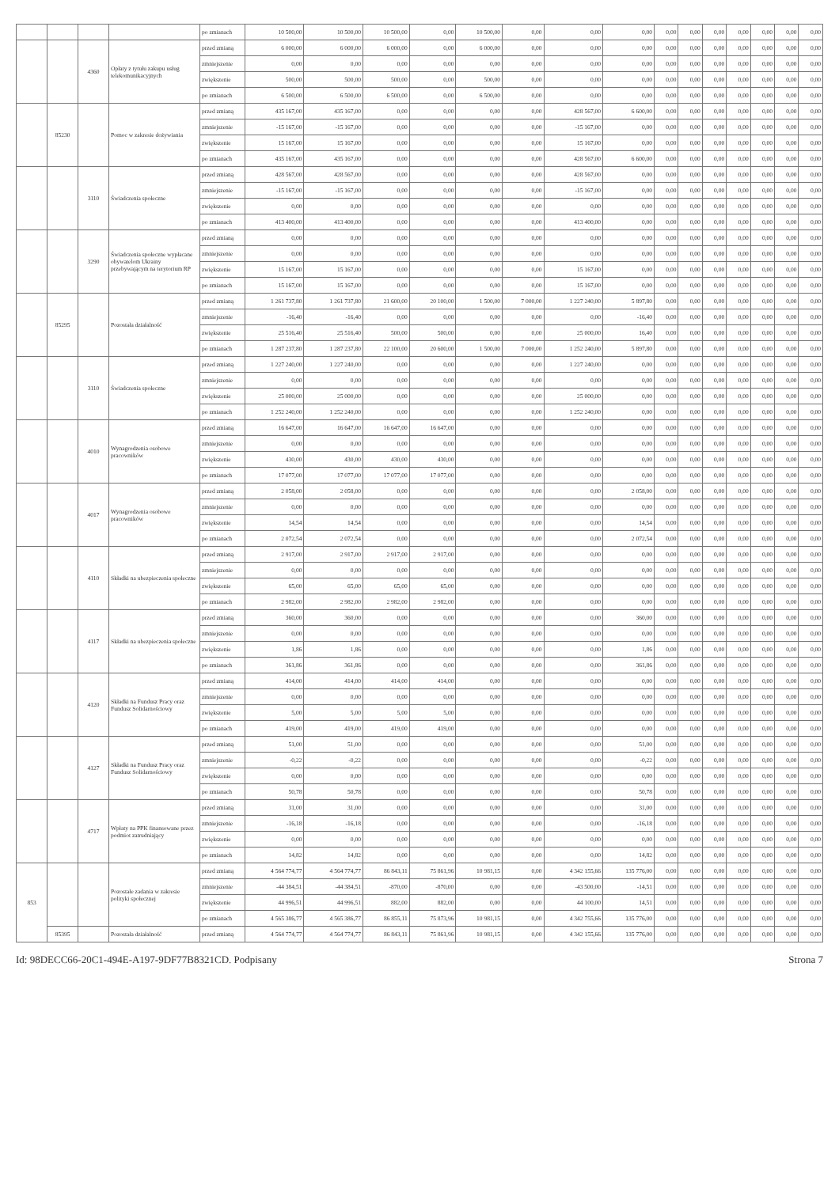| | | | | po zmianach | 10 500,00 | 10 500,00 | 10 500,00 | 0,00 | 10 500,00 | 0,00 | 0,00 | 0,00 | 0,00 | 0,00 | 0,00 | 0,00 | 0,00 | 0,00 | 0,00 |
| | | 4360 | Opłaty z tytułu zakupu usług telekomunikacyjnych | przed zmianą | 6 000,00 | 6 000,00 | 6 000,00 | 0,00 | 6 000,00 | 0,00 | 0,00 | 0,00 | 0,00 | 0,00 | 0,00 | 0,00 | 0,00 | 0,00 | 0,00 |
| | | | | zmniejszenie | 0,00 | 0,00 | 0,00 | 0,00 | 0,00 | 0,00 | 0,00 | 0,00 | 0,00 | 0,00 | 0,00 | 0,00 | 0,00 | 0,00 | 0,00 |
| | | | | zwiększenie | 500,00 | 500,00 | 500,00 | 0,00 | 500,00 | 0,00 | 0,00 | 0,00 | 0,00 | 0,00 | 0,00 | 0,00 | 0,00 | 0,00 | 0,00 |
| | | | | po zmianach | 6 500,00 | 6 500,00 | 6 500,00 | 0,00 | 6 500,00 | 0,00 | 0,00 | 0,00 | 0,00 | 0,00 | 0,00 | 0,00 | 0,00 | 0,00 | 0,00 |
| | 85230 | | Pomoc w zakresie dożywiania | przed zmianą | 435 167,00 | 435 167,00 | 0,00 | 0,00 | 0,00 | 0,00 | 428 567,00 | 6 600,00 | 0,00 | 0,00 | 0,00 | 0,00 | 0,00 | 0,00 | 0,00 |
| | | | | zmniejszenie | -15 167,00 | -15 167,00 | 0,00 | 0,00 | 0,00 | 0,00 | -15 167,00 | 0,00 | 0,00 | 0,00 | 0,00 | 0,00 | 0,00 | 0,00 | 0,00 |
| | | | | zwiększenie | 15 167,00 | 15 167,00 | 0,00 | 0,00 | 0,00 | 0,00 | 15 167,00 | 0,00 | 0,00 | 0,00 | 0,00 | 0,00 | 0,00 | 0,00 | 0,00 |
| | | | | po zmianach | 435 167,00 | 435 167,00 | 0,00 | 0,00 | 0,00 | 0,00 | 428 567,00 | 6 600,00 | 0,00 | 0,00 | 0,00 | 0,00 | 0,00 | 0,00 | 0,00 |
| | | 3110 | Świadczenia społeczne | przed zmianą | 428 567,00 | 428 567,00 | 0,00 | 0,00 | 0,00 | 0,00 | 428 567,00 | 0,00 | 0,00 | 0,00 | 0,00 | 0,00 | 0,00 | 0,00 | 0,00 |
| | | | | zmniejszenie | -15 167,00 | -15 167,00 | 0,00 | 0,00 | 0,00 | 0,00 | -15 167,00 | 0,00 | 0,00 | 0,00 | 0,00 | 0,00 | 0,00 | 0,00 | 0,00 |
| | | | | zwiększenie | 0,00 | 0,00 | 0,00 | 0,00 | 0,00 | 0,00 | 0,00 | 0,00 | 0,00 | 0,00 | 0,00 | 0,00 | 0,00 | 0,00 | 0,00 |
| | | | | po zmianach | 413 400,00 | 413 400,00 | 0,00 | 0,00 | 0,00 | 0,00 | 413 400,00 | 0,00 | 0,00 | 0,00 | 0,00 | 0,00 | 0,00 | 0,00 | 0,00 |
| | | 3290 | Świadczenia społeczne wypłacane obywatelom Ukrainy przebywającym na terytorium RP | przed zmianą | 0,00 | 0,00 | 0,00 | 0,00 | 0,00 | 0,00 | 0,00 | 0,00 | 0,00 | 0,00 | 0,00 | 0,00 | 0,00 | 0,00 | 0,00 |
| | | | | zmniejszenie | 0,00 | 0,00 | 0,00 | 0,00 | 0,00 | 0,00 | 0,00 | 0,00 | 0,00 | 0,00 | 0,00 | 0,00 | 0,00 | 0,00 | 0,00 |
| | | | | zwiększenie | 15 167,00 | 15 167,00 | 0,00 | 0,00 | 0,00 | 0,00 | 15 167,00 | 0,00 | 0,00 | 0,00 | 0,00 | 0,00 | 0,00 | 0,00 | 0,00 |
| | | | | po zmianach | 15 167,00 | 15 167,00 | 0,00 | 0,00 | 0,00 | 0,00 | 15 167,00 | 0,00 | 0,00 | 0,00 | 0,00 | 0,00 | 0,00 | 0,00 | 0,00 |
| | 85295 | | Pozostała działalność | przed zmianą | 1 261 737,80 | 1 261 737,80 | 21 600,00 | 20 100,00 | 1 500,00 | 7 000,00 | 1 227 240,00 | 5 897,80 | 0,00 | 0,00 | 0,00 | 0,00 | 0,00 | 0,00 | 0,00 |
| | | | | zmniejszenie | -16,40 | -16,40 | 0,00 | 0,00 | 0,00 | 0,00 | 0,00 | -16,40 | 0,00 | 0,00 | 0,00 | 0,00 | 0,00 | 0,00 | 0,00 |
| | | | | zwiększenie | 25 516,40 | 25 516,40 | 500,00 | 500,00 | 0,00 | 0,00 | 25 000,00 | 16,40 | 0,00 | 0,00 | 0,00 | 0,00 | 0,00 | 0,00 | 0,00 |
| | | | | po zmianach | 1 287 237,80 | 1 287 237,80 | 22 100,00 | 20 600,00 | 1 500,00 | 7 000,00 | 1 252 240,00 | 5 897,80 | 0,00 | 0,00 | 0,00 | 0,00 | 0,00 | 0,00 | 0,00 |
| | | 3110 | Świadczenia społeczne | przed zmianą | 1 227 240,00 | 1 227 240,00 | 0,00 | 0,00 | 0,00 | 0,00 | 1 227 240,00 | 0,00 | 0,00 | 0,00 | 0,00 | 0,00 | 0,00 | 0,00 | 0,00 |
| | | | | zmniejszenie | 0,00 | 0,00 | 0,00 | 0,00 | 0,00 | 0,00 | 0,00 | 0,00 | 0,00 | 0,00 | 0,00 | 0,00 | 0,00 | 0,00 | 0,00 |
| | | | | zwiększenie | 25 000,00 | 25 000,00 | 0,00 | 0,00 | 0,00 | 0,00 | 25 000,00 | 0,00 | 0,00 | 0,00 | 0,00 | 0,00 | 0,00 | 0,00 | 0,00 |
| | | | | po zmianach | 1 252 240,00 | 1 252 240,00 | 0,00 | 0,00 | 0,00 | 0,00 | 1 252 240,00 | 0,00 | 0,00 | 0,00 | 0,00 | 0,00 | 0,00 | 0,00 | 0,00 |
| | | 4010 | Wynagrodzenia osobowe pracowników | przed zmianą | 16 647,00 | 16 647,00 | 16 647,00 | 16 647,00 | 0,00 | 0,00 | 0,00 | 0,00 | 0,00 | 0,00 | 0,00 | 0,00 | 0,00 | 0,00 | 0,00 |
| | | | | zmniejszenie | 0,00 | 0,00 | 0,00 | 0,00 | 0,00 | 0,00 | 0,00 | 0,00 | 0,00 | 0,00 | 0,00 | 0,00 | 0,00 | 0,00 | 0,00 |
| | | | | zwiększenie | 430,00 | 430,00 | 430,00 | 430,00 | 0,00 | 0,00 | 0,00 | 0,00 | 0,00 | 0,00 | 0,00 | 0,00 | 0,00 | 0,00 | 0,00 |
| | | | | po zmianach | 17 077,00 | 17 077,00 | 17 077,00 | 17 077,00 | 0,00 | 0,00 | 0,00 | 0,00 | 0,00 | 0,00 | 0,00 | 0,00 | 0,00 | 0,00 | 0,00 |
| | | 4017 | Wynagrodzenia osobowe pracowników | przed zmianą | 2 058,00 | 2 058,00 | 0,00 | 0,00 | 0,00 | 0,00 | 0,00 | 2 058,00 | 0,00 | 0,00 | 0,00 | 0,00 | 0,00 | 0,00 | 0,00 |
| | | | | zmniejszenie | 0,00 | 0,00 | 0,00 | 0,00 | 0,00 | 0,00 | 0,00 | 0,00 | 0,00 | 0,00 | 0,00 | 0,00 | 0,00 | 0,00 | 0,00 |
| | | | | zwiększenie | 14,54 | 14,54 | 0,00 | 0,00 | 0,00 | 0,00 | 0,00 | 14,54 | 0,00 | 0,00 | 0,00 | 0,00 | 0,00 | 0,00 | 0,00 |
| | | | | po zmianach | 2 072,54 | 2 072,54 | 0,00 | 0,00 | 0,00 | 0,00 | 0,00 | 2 072,54 | 0,00 | 0,00 | 0,00 | 0,00 | 0,00 | 0,00 | 0,00 |
| | | 4110 | Składki na ubezpieczenia społeczne | przed zmianą | 2 917,00 | 2 917,00 | 2 917,00 | 2 917,00 | 0,00 | 0,00 | 0,00 | 0,00 | 0,00 | 0,00 | 0,00 | 0,00 | 0,00 | 0,00 | 0,00 |
| | | | | zmniejszenie | 0,00 | 0,00 | 0,00 | 0,00 | 0,00 | 0,00 | 0,00 | 0,00 | 0,00 | 0,00 | 0,00 | 0,00 | 0,00 | 0,00 | 0,00 |
| | | | | zwiększenie | 65,00 | 65,00 | 65,00 | 65,00 | 0,00 | 0,00 | 0,00 | 0,00 | 0,00 | 0,00 | 0,00 | 0,00 | 0,00 | 0,00 | 0,00 |
| | | | | po zmianach | 2 982,00 | 2 982,00 | 2 982,00 | 2 982,00 | 0,00 | 0,00 | 0,00 | 0,00 | 0,00 | 0,00 | 0,00 | 0,00 | 0,00 | 0,00 | 0,00 |
| | | 4117 | Składki na ubezpieczenia społeczne | przed zmianą | 360,00 | 360,00 | 0,00 | 0,00 | 0,00 | 0,00 | 0,00 | 360,00 | 0,00 | 0,00 | 0,00 | 0,00 | 0,00 | 0,00 | 0,00 |
| | | | | zmniejszenie | 0,00 | 0,00 | 0,00 | 0,00 | 0,00 | 0,00 | 0,00 | 0,00 | 0,00 | 0,00 | 0,00 | 0,00 | 0,00 | 0,00 | 0,00 |
| | | | | zwiększenie | 1,86 | 1,86 | 0,00 | 0,00 | 0,00 | 0,00 | 0,00 | 1,86 | 0,00 | 0,00 | 0,00 | 0,00 | 0,00 | 0,00 | 0,00 |
| | | | | po zmianach | 361,86 | 361,86 | 0,00 | 0,00 | 0,00 | 0,00 | 0,00 | 361,86 | 0,00 | 0,00 | 0,00 | 0,00 | 0,00 | 0,00 | 0,00 |
| | | 4120 | Składki na Fundusz Pracy oraz Fundusz Solidarnościowy | przed zmianą | 414,00 | 414,00 | 414,00 | 414,00 | 0,00 | 0,00 | 0,00 | 0,00 | 0,00 | 0,00 | 0,00 | 0,00 | 0,00 | 0,00 | 0,00 |
| | | | | zmniejszenie | 0,00 | 0,00 | 0,00 | 0,00 | 0,00 | 0,00 | 0,00 | 0,00 | 0,00 | 0,00 | 0,00 | 0,00 | 0,00 | 0,00 | 0,00 |
| | | | | zwiększenie | 5,00 | 5,00 | 5,00 | 5,00 | 0,00 | 0,00 | 0,00 | 0,00 | 0,00 | 0,00 | 0,00 | 0,00 | 0,00 | 0,00 | 0,00 |
| | | | | po zmianach | 419,00 | 419,00 | 419,00 | 419,00 | 0,00 | 0,00 | 0,00 | 0,00 | 0,00 | 0,00 | 0,00 | 0,00 | 0,00 | 0,00 | 0,00 |
| | | 4127 | Składki na Fundusz Pracy oraz Fundusz Solidarnościowy | przed zmianą | 51,00 | 51,00 | 0,00 | 0,00 | 0,00 | 0,00 | 0,00 | 51,00 | 0,00 | 0,00 | 0,00 | 0,00 | 0,00 | 0,00 | 0,00 |
| | | | | zmniejszenie | -0,22 | -0,22 | 0,00 | 0,00 | 0,00 | 0,00 | 0,00 | -0,22 | 0,00 | 0,00 | 0,00 | 0,00 | 0,00 | 0,00 | 0,00 |
| | | | | zwiększenie | 0,00 | 0,00 | 0,00 | 0,00 | 0,00 | 0,00 | 0,00 | 0,00 | 0,00 | 0,00 | 0,00 | 0,00 | 0,00 | 0,00 | 0,00 |
| | | | | po zmianach | 50,78 | 50,78 | 0,00 | 0,00 | 0,00 | 0,00 | 0,00 | 50,78 | 0,00 | 0,00 | 0,00 | 0,00 | 0,00 | 0,00 | 0,00 |
| | | 4717 | Wpłaty na PPK finansowane przez podmiot zatrudniający | przed zmianą | 31,00 | 31,00 | 0,00 | 0,00 | 0,00 | 0,00 | 0,00 | 31,00 | 0,00 | 0,00 | 0,00 | 0,00 | 0,00 | 0,00 | 0,00 |
| | | | | zmniejszenie | -16,18 | -16,18 | 0,00 | 0,00 | 0,00 | 0,00 | 0,00 | -16,18 | 0,00 | 0,00 | 0,00 | 0,00 | 0,00 | 0,00 | 0,00 |
| | | | | zwiększenie | 0,00 | 0,00 | 0,00 | 0,00 | 0,00 | 0,00 | 0,00 | 0,00 | 0,00 | 0,00 | 0,00 | 0,00 | 0,00 | 0,00 | 0,00 |
| | | | | po zmianach | 14,82 | 14,82 | 0,00 | 0,00 | 0,00 | 0,00 | 0,00 | 14,82 | 0,00 | 0,00 | 0,00 | 0,00 | 0,00 | 0,00 | 0,00 |
| 853 | | | Pozostałe zadania w zakresie polityki społecznej | przed zmianą | 4 564 774,77 | 4 564 774,77 | 86 843,11 | 75 861,96 | 10 981,15 | 0,00 | 4 342 155,66 | 135 776,00 | 0,00 | 0,00 | 0,00 | 0,00 | 0,00 | 0,00 | 0,00 |
| | | | | zmniejszenie | -44 384,51 | -44 384,51 | -870,00 | -870,00 | 0,00 | 0,00 | -43 500,00 | -14,51 | 0,00 | 0,00 | 0,00 | 0,00 | 0,00 | 0,00 | 0,00 |
| | | | | zwiększenie | 44 996,51 | 44 996,51 | 882,00 | 882,00 | 0,00 | 0,00 | 44 100,00 | 14,51 | 0,00 | 0,00 | 0,00 | 0,00 | 0,00 | 0,00 | 0,00 |
| | | | | po zmianach | 4 565 386,77 | 4 565 386,77 | 86 855,11 | 75 873,96 | 10 981,15 | 0,00 | 4 342 755,66 | 135 776,00 | 0,00 | 0,00 | 0,00 | 0,00 | 0,00 | 0,00 | 0,00 |
| | 85395 | | Pozostała działalność | przed zmianą | 4 564 774,77 | 4 564 774,77 | 86 843,11 | 75 861,96 | 10 981,15 | 0,00 | 4 342 155,66 | 135 776,00 | 0,00 | 0,00 | 0,00 | 0,00 | 0,00 | 0,00 | 0,00 |
Id: 98DECC66-20C1-494E-A197-9DF77B8321CD. Podpisany Strona 7